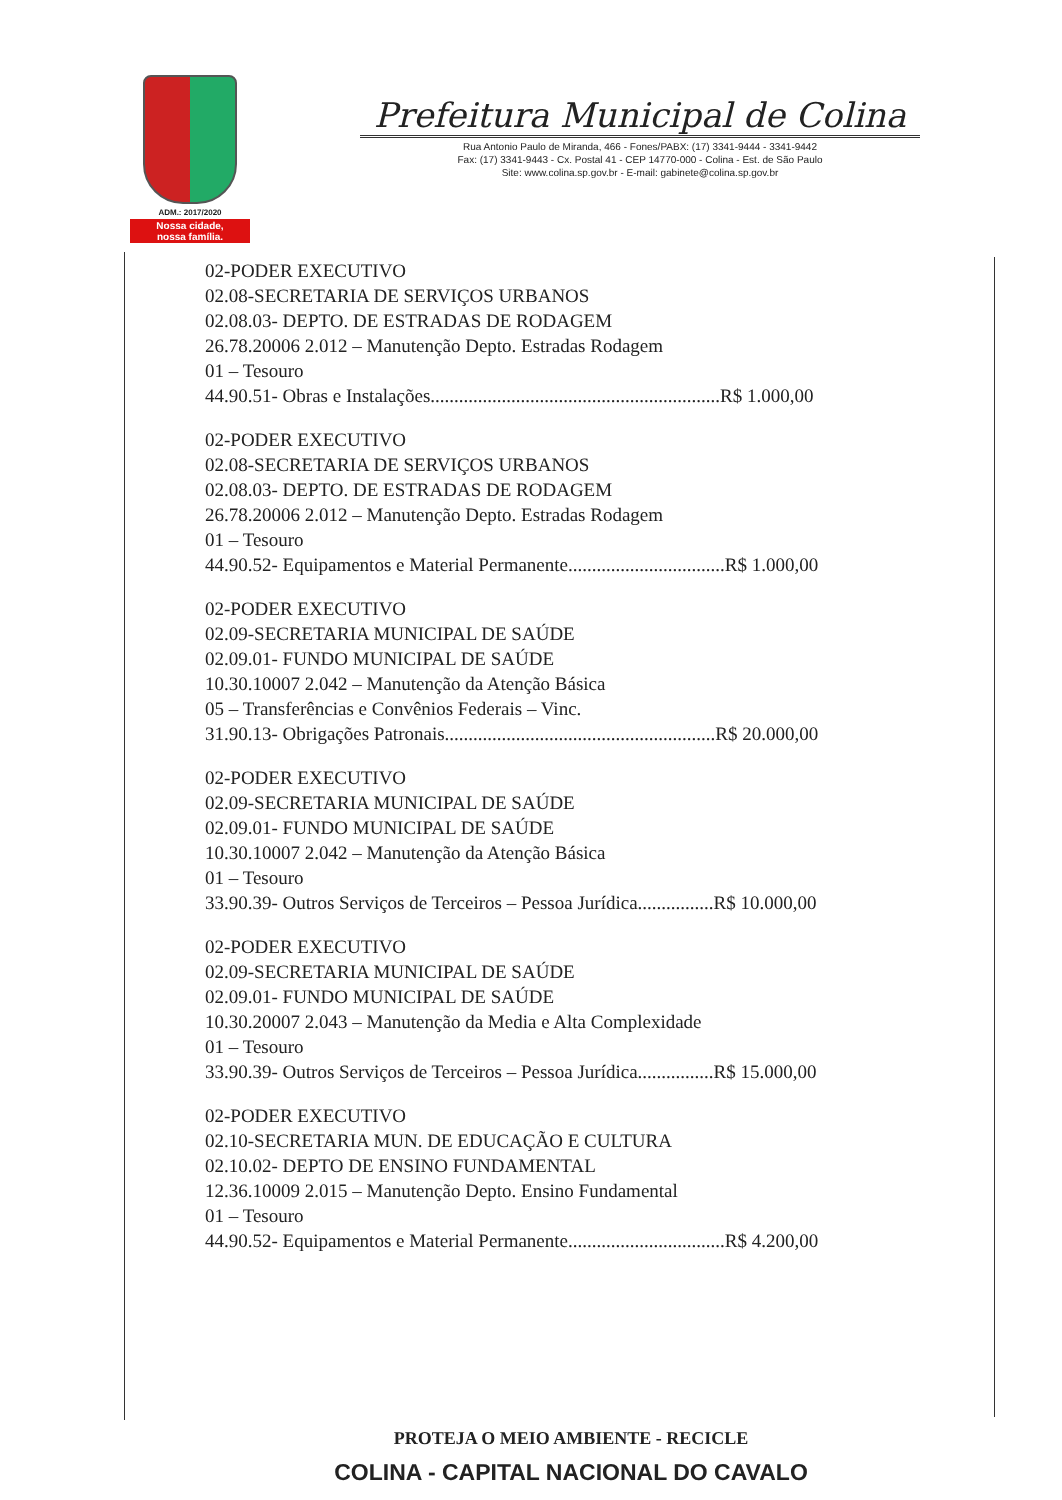ADM.: 2017/2020
Nossa cidade,
nossa família.
Prefeitura Municipal de Colina
Rua Antonio Paulo de Miranda, 466 - Fones/PABX: (17) 3341-9444 - 3341-9442
Fax: (17) 3341-9443 - Cx. Postal 41 - CEP 14770-000 - Colina - Est. de São Paulo
Site: www.colina.sp.gov.br - E-mail: gabinete@colina.sp.gov.br
02-PODER EXECUTIVO
02.08-SECRETARIA DE SERVIÇOS URBANOS
02.08.03- DEPTO. DE ESTRADAS DE RODAGEM
26.78.20006 2.012 – Manutenção Depto. Estradas Rodagem
01 – Tesouro
44.90.51- Obras e Instalações.............................................................R$ 1.000,00
02-PODER EXECUTIVO
02.08-SECRETARIA DE SERVIÇOS URBANOS
02.08.03- DEPTO. DE ESTRADAS DE RODAGEM
26.78.20006 2.012 – Manutenção Depto. Estradas Rodagem
01 – Tesouro
44.90.52- Equipamentos e Material Permanente.................................R$ 1.000,00
02-PODER EXECUTIVO
02.09-SECRETARIA MUNICIPAL DE SAÚDE
02.09.01- FUNDO MUNICIPAL DE SAÚDE
10.30.10007 2.042 – Manutenção da Atenção Básica
05 – Transferências e Convênios Federais – Vinc.
31.90.13- Obrigações Patronais.........................................................R$ 20.000,00
02-PODER EXECUTIVO
02.09-SECRETARIA MUNICIPAL DE SAÚDE
02.09.01- FUNDO MUNICIPAL DE SAÚDE
10.30.10007 2.042 – Manutenção da Atenção Básica
01 – Tesouro
33.90.39- Outros Serviços de Terceiros – Pessoa Jurídica................R$ 10.000,00
02-PODER EXECUTIVO
02.09-SECRETARIA MUNICIPAL DE SAÚDE
02.09.01- FUNDO MUNICIPAL DE SAÚDE
10.30.20007 2.043 – Manutenção da Media e Alta Complexidade
01 – Tesouro
33.90.39- Outros Serviços de Terceiros – Pessoa Jurídica................R$ 15.000,00
02-PODER EXECUTIVO
02.10-SECRETARIA MUN. DE EDUCAÇÃO E CULTURA
02.10.02- DEPTO DE ENSINO FUNDAMENTAL
12.36.10009 2.015 – Manutenção Depto. Ensino Fundamental
01 – Tesouro
44.90.52- Equipamentos e Material Permanente.................................R$ 4.200,00
PROTEJA O MEIO AMBIENTE - RECICLE
COLINA - CAPITAL NACIONAL DO CAVALO